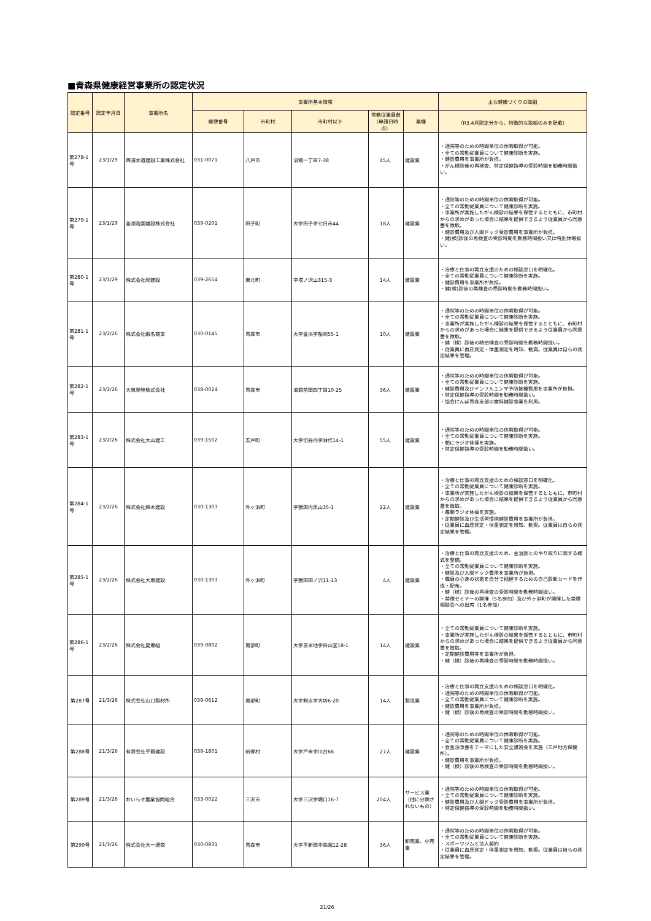■青森県健康経営事業所の認定状況
| 認定番号 | 認定年月日 | 事業所名 | 事業所基本情報 | | | | | 主な健康づくりの取組 |
| --- | --- | --- | --- | --- | --- | --- | --- | --- |
| | | | 郵便番号 | 市町村 | 市町村以下 | 常勤従業員数 （申請日時点） | 業種 | （R3.4月認定分から、特徴的な取組のみを記載） |
| 第278-1号 | 23/1/29 | 西浦水道建設工業株式会社 | 031-0071 | 八戸市 | 沼館一丁目7-38 | 45人 | 建設業 | ・通院等のための時間単位の休暇取得が可能。 ・全ての常勤従業員について健康診断を実施。 ・健診費用を事業所が負担。 ・がん検診後の再検査、特定保健指導の受診時間を勤務時間扱い。 |
| 第279-1号 | 23/1/29 | 釜淵造園建設株式会社 | 039-0201 | 田子町 | 大字田子字七日市44 | 18人 | 建設業 | ・通院等のための時間単位の休暇取得が可能。 ・全ての常勤従業員について健康診断を実施。 ・事業所が実施したがん検診の結果を保管するとともに、市町村からの求めがあった場合に結果を提供できるよう従業員から同意書を徴取。 ・健診費用及び人間ドック受診費用を事業所が負担。 ・健(検)診後の再検査の受診時間を勤務時間扱い又は特別休暇扱い。 |
| 第280-1号 | 23/1/29 | 株式会社岡建設 | 039-2654 | 東北町 | 字塔ノ沢山315-3 | 14人 | 建設業 | ・治療と仕事の両立支援のための相談窓口を明確化。 ・全ての常勤従業員について健康診断を実施。 ・健診費用を事業所が負担。 ・健(検)診後の再検査の受診時間を勤務時間扱い。 |
| 第281-1号 | 23/2/26 | 株式会社蝦名商事 | 030-0145 | 青森市 | 大字金浜字船岡55-1 | 10人 | 建設業 | ・通院等のための時間単位の休暇取得が可能。 ・全ての常勤従業員について健康診断を実施。 ・事業所が実施したがん検診の結果を保管するとともに、市町村からの求めがあった場合に結果を提供できるよう従業員から同意書を徴取。 ・健（検）診後の精密検査の受診時間を勤務時間扱い。 ・従業員に血圧測定・体重測定を周知、勧奨。従業員は自らの測定結果を管理。 |
| 第282-1号 | 23/2/26 | 大泉開発株式会社 | 038-0024 | 青森市 | 浪館前田四丁目10-25 | 36人 | 建設業 | ・通院等のための時間単位の休暇取得が可能。 ・全ての常勤従業員について健康診断を実施。 ・健診費用及びインフルエンザ予防接種費用を事業所が負担。 ・特定保健指導の受診時間を勤務時間扱い。 ・協会けんぽ青森支部の歯科健診事業を利用。 |
| 第283-1号 | 23/2/26 | 株式会社大山建工 | 039-1502 | 五戸町 | 大字切谷内字淋代14-1 | 55人 | 建設業 | ・通院等のための時間単位の休暇取得が可能。 ・全ての常勤従業員について健康診断を実施。 ・朝にラジオ体操を実施。 ・特定保健指導の受診時間を勤務時間扱い。 |
| 第284-1号 | 23/2/26 | 株式会社鈴木建設 | 030-1303 | 外ヶ浜町 | 字蟹田内黒山35-1 | 22人 | 建設業 | ・治療と仕事の両立支援のための相談窓口を明確化。 ・全ての常勤従業員について健康診断を実施。 ・事業所が実施したがん検診の結果を保管するとともに、市町村からの求めがあった場合に結果を提供できるよう従業員から同意書を徴取。 ・毎朝ラジオ体操を実施。 ・定期健診及び生活習慣病健診費用を事業所が負担。 ・従業員に血圧測定・体重測定を周知、勧奨。従業員は自らの測定結果を管理。 |
| 第285-1号 | 23/2/26 | 株式会社大東建設 | 030-1303 | 外ヶ浜町 | 字蟹田田ノ沢11-13 | 4人 | 建設業 | ・治療と仕事の両立支援のため、主治医とのやり取りに関する様式を整備。 ・全ての常勤従業員について健康診断を実施。 ・健診及び人間ドック費用を事業所が負担。 ・職員の心身の状態を自分で把握するための自己診断カードを作成・配布。 ・健（検）診後の再検査の受診時間を勤務時間扱い。 ・禁煙セミナーの開催（5名参加）及び外ヶ浜町が開催した禁煙相談会への出席（1名参加） |
| 第286-1号 | 23/2/26 | 株式会社夏堀組 | 039-0802 | 南部町 | 大字苫米地字白山堂18-1 | 14人 | 建設業 | ・全ての常勤従業員について健康診断を実施。 ・事業所が実施したがん検診の結果を保管するとともに、市町村からの求めがあった場合に結果を提供できるよう従業員から同意書を徴取。 ・定期健診費用等を事業所が負担。 ・健（検）診後の再検査の受診時間を勤務時間扱い。 |
| 第287号 | 21/3/26 | 株式会社山口製材所 | 039-0612 | 南部町 | 大字剣吉字大坊6-20 | 14人 | 製造業 | ・治療と仕事の両立支援のための相談窓口を明確化。 ・通院等のための時間単位の休暇取得が可能。 ・全ての常勤従業員について健康診断を実施。 ・健診費用を事業所が負担。 ・健（検）診後の再検査の受診時間を勤務時間扱い。 |
| 第288号 | 21/3/26 | 有限会社平葭建設 | 039-1801 | 新郷村 | 大字戸来字川台66 | 27人 | 建設業 | ・通院等のための時間単位の休暇取得が可能。 ・全ての常勤従業員について健康診断を実施。 ・食生活改善をテーマにした安全講習会を実施（三戸地方保健所）。 ・健診費用を事業所が負担。 ・健（検）診後の再検査の受診時間を勤務時間扱い。 |
| 第289号 | 21/3/26 | おいらせ農業協同組合 | 033-0022 | 三沢市 | 大字三沢字堀口16-7 | 204人 | サービス業（他に分類されないもの） | ・通院等のための時間単位の休暇取得が可能。 ・全ての常勤従業員について健康診断を実施。 ・健診費用及び人間ドック受診費用を事業所が負担。 ・特定保健指導の受診時間を勤務時間扱い。 |
| 第290号 | 21/3/26 | 株式会社大一通商 | 030-0931 | 青森市 | 大字平新田字森越12-28 | 36人 | 卸売業、小売業 | ・通院等のための時間単位の休暇取得が可能。 ・全ての常勤従業員について健康診断を実施。 ・スポーツジムと法人契約 ・従業員に血圧測定・体重測定を周知、勧奨。従業員は自らの測定結果を管理。 |
21/26